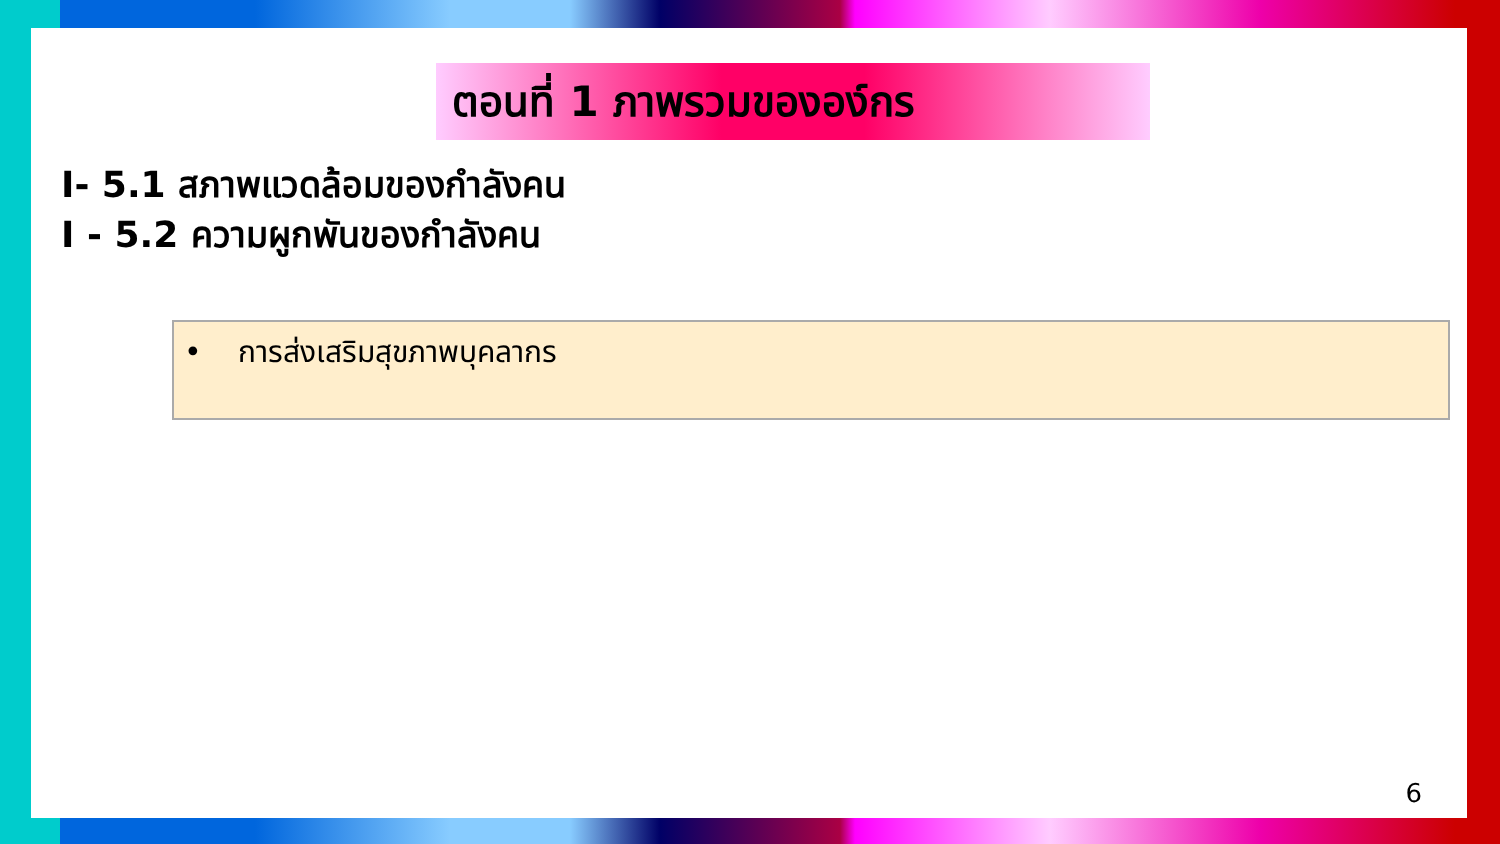ตอนที่ 1 ภาพรวมขององ์กร
I- 5.1 สภาพแวดล้อมของกำลังคน
I - 5.2 ความผูกพันของกำลังคน
• การส่งเสริมสุขภาพบุคลากร
6